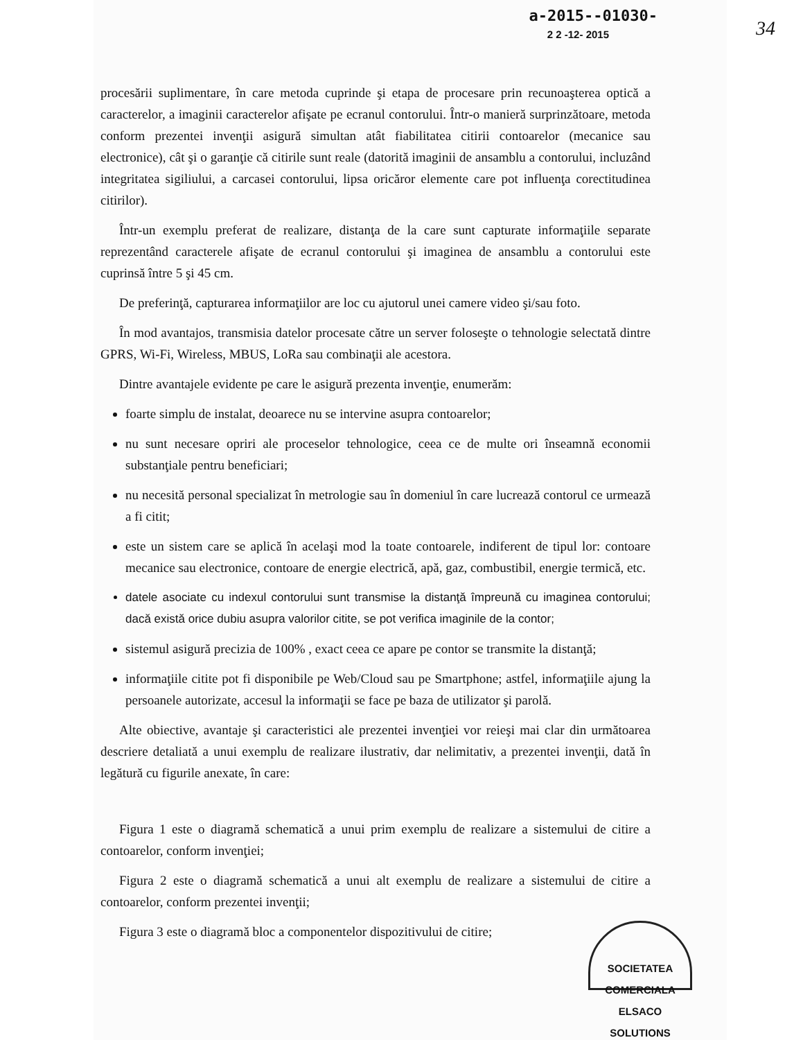34
a-2015--01030-
2 2 -12- 2015
procesării suplimentare, în care metoda cuprinde şi etapa de procesare prin recunoaşterea optică a caracterelor, a imaginii caracterelor afişate pe ecranul contorului. Într-o manieră surprinzătoare, metoda conform prezentei invenţii asigură simultan atât fiabilitatea citirii contoarelor (mecanice sau electronice), cât şi o garanţie că citirile sunt reale (datorită imaginii de ansamblu a contorului, incluzând integritatea sigiliului, a carcasei contorului, lipsa oricăror elemente care pot influenţa corectitudinea citirilor).
Într-un exemplu preferat de realizare, distanţa de la care sunt capturate informaţiile separate reprezentând caracterele afişate de ecranul contorului şi imaginea de ansamblu a contorului este cuprinsă între 5 şi 45 cm.
De preferinţă, capturarea informaţiilor are loc cu ajutorul unei camere video şi/sau foto.
În mod avantajos, transmisia datelor procesate către un server foloseşte o tehnologie selectată dintre GPRS, Wi-Fi, Wireless, MBUS, LoRa sau combinaţii ale acestora.
Dintre avantajele evidente pe care le asigură prezenta invenţie, enumerăm:
foarte simplu de instalat, deoarece nu se intervine asupra contoarelor;
nu sunt necesare opriri ale proceselor tehnologice, ceea ce de multe ori înseamnă economii substanţiale pentru beneficiari;
nu necesită personal specializat în metrologie sau în domeniul în care lucrează contorul ce urmează a fi citit;
este un sistem care se aplică în acelaşi mod la toate contoarele, indiferent de tipul lor: contoare mecanice sau electronice, contoare de energie electrică, apă, gaz, combustibil, energie termică, etc.
datele asociate cu indexul contorului sunt transmise la distanţă împreună cu imaginea contorului; dacă există orice dubiu asupra valorilor citite, se pot verifica imaginile de la contor;
sistemul asigură precizia de 100% , exact ceea ce apare pe contor se transmite la distanţă;
informaţiile citite pot fi disponibile pe Web/Cloud sau pe Smartphone; astfel, informaţiile ajung la persoanele autorizate, accesul la informaţii se face pe baza de utilizator şi parolă.
Alte obiective, avantaje şi caracteristici ale prezentei invenţiei vor reieşi mai clar din următoarea descriere detaliată a unui exemplu de realizare ilustrativ, dar nelimitativ, a prezentei invenţii, dată în legătură cu figurile anexate, în care:
Figura 1 este o diagramă schematică a unui prim exemplu de realizare a sistemului de citire a contoarelor, conform invenţiei;
Figura 2 este o diagramă schematică a unui alt exemplu de realizare a sistemului de citire a contoarelor, conform prezentei invenţii;
SOCIETATEA COMERCIALA
ELSACO
SOLUTIONS
Figura 3 este o diagramă bloc a componentelor dispozitivului de citire;